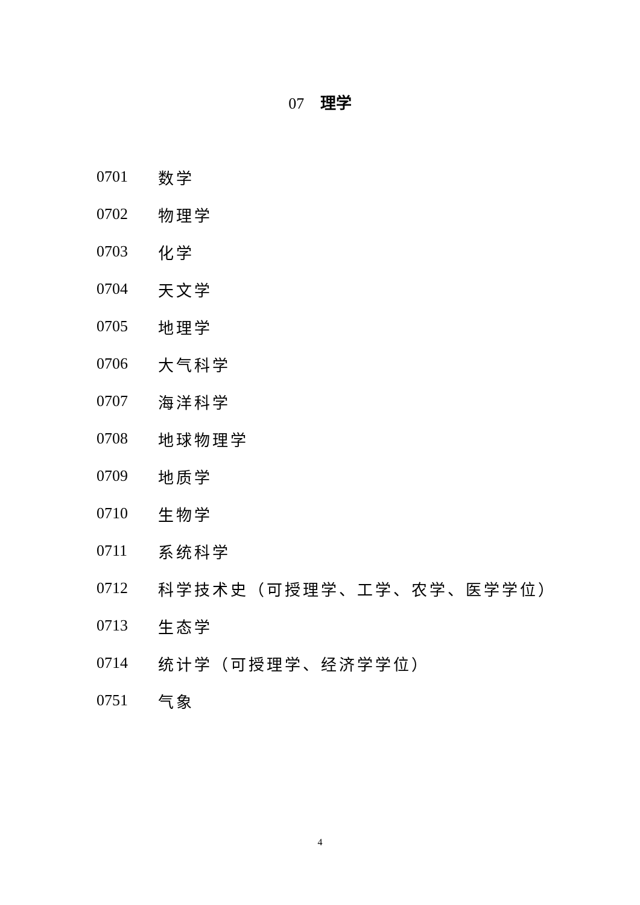07 理学
0701 数学
0702 物理学
0703 化学
0704 天文学
0705 地理学
0706 大气科学
0707 海洋科学
0708 地球物理学
0709 地质学
0710 生物学
0711 系统科学
0712 科学技术史（可授理学、工学、农学、医学学位）
0713 生态学
0714 统计学（可授理学、经济学学位）
0751 气象
4